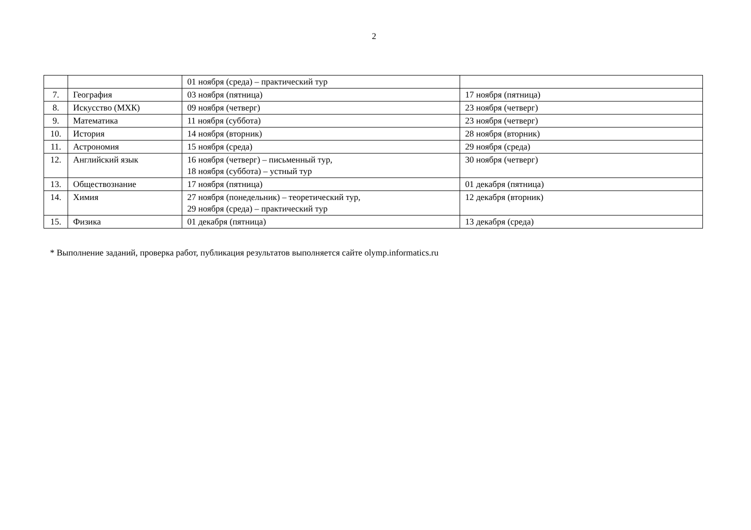2
| | | 01 ноября (среда) – практический тур | |
| 7. | География | 03 ноября (пятница) | 17 ноября (пятница) |
| 8. | Искусство (МХК) | 09 ноября (четверг) | 23 ноября (четверг) |
| 9. | Математика | 11 ноября (суббота) | 23 ноября (четверг) |
| 10. | История | 14 ноября (вторник) | 28 ноября (вторник) |
| 11. | Астрономия | 15 ноября (среда) | 29 ноября (среда) |
| 12. | Английский язык | 16 ноября (четверг) – письменный тур, 18 ноября (суббота) – устный тур | 30 ноября (четверг) |
| 13. | Обществознание | 17 ноября (пятница) | 01 декабря (пятница) |
| 14. | Химия | 27 ноября (понедельник) – теоретический тур, 29 ноября (среда) – практический тур | 12 декабря (вторник) |
| 15. | Физика | 01 декабря (пятница) | 13 декабря (среда) |
* Выполнение заданий, проверка работ, публикация результатов выполняется сайте olymp.informatics.ru